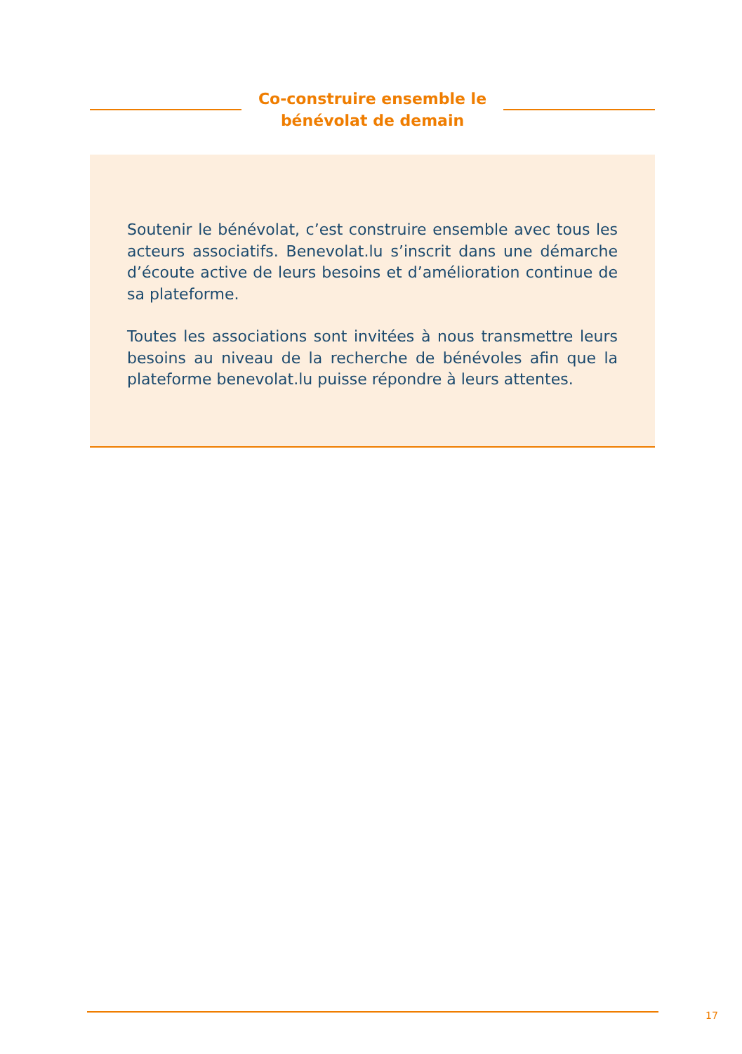Co-construire ensemble le
bénévolat de demain
Soutenir le bénévolat, c’est construire ensemble avec tous les acteurs associatifs. Benevolat.lu s’inscrit dans une démarche d’écoute active de leurs besoins et d’amélioration continue de sa plateforme.
Toutes les associations sont invitées à nous transmettre leurs besoins au niveau de la recherche de bénévoles afin que la plateforme benevolat.lu puisse répondre à leurs attentes.
17